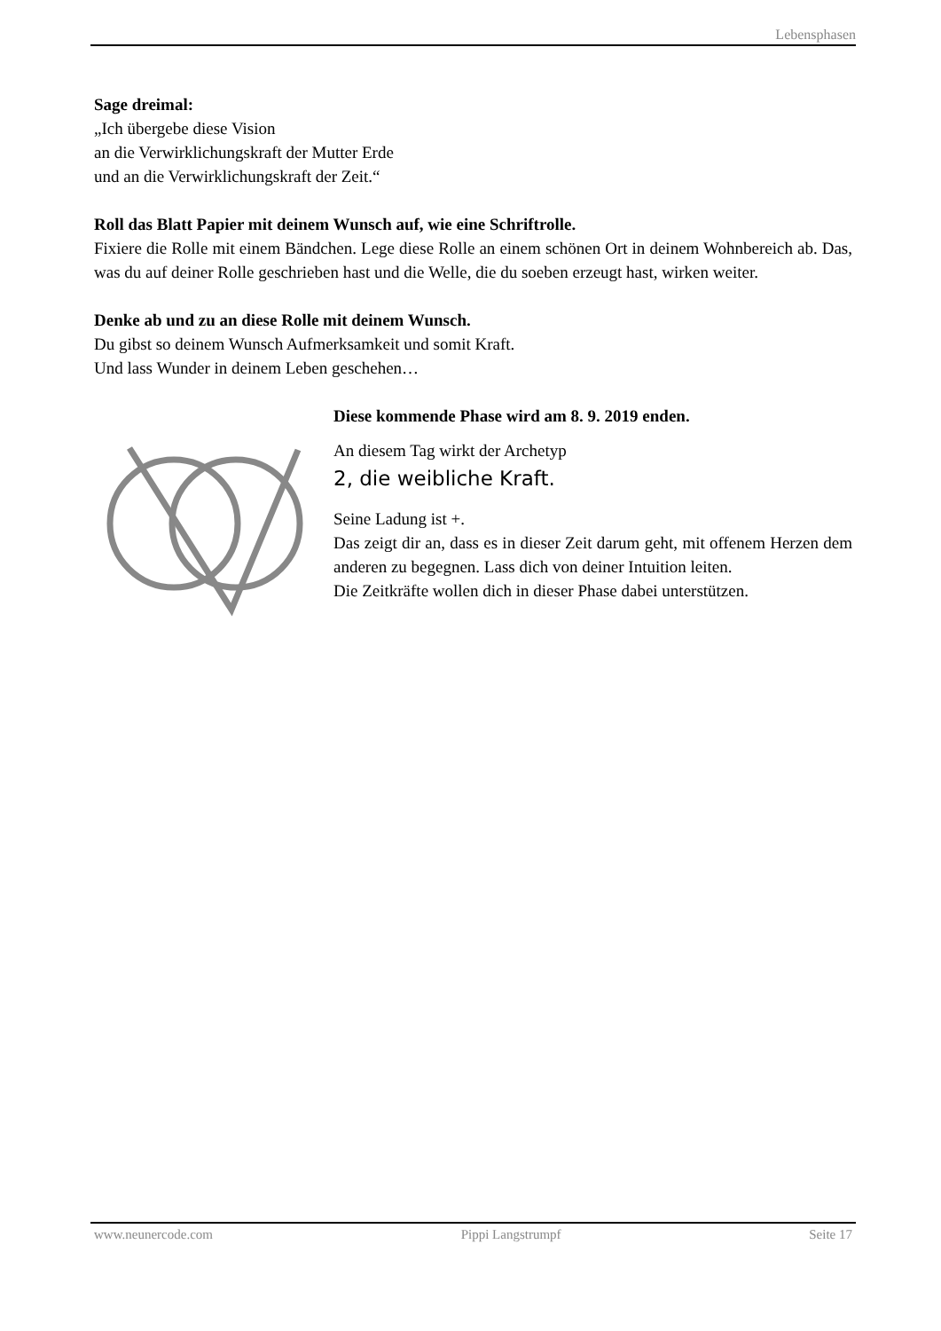Lebensphasen
Sage dreimal:
„Ich übergebe diese Vision
an die Verwirklichungskraft der Mutter Erde
und an die Verwirklichungskraft der Zeit.“
Roll das Blatt Papier mit deinem Wunsch auf, wie eine Schriftrolle.
Fixiere die Rolle mit einem Bändchen. Lege diese Rolle an einem schönen Ort in deinem Wohnbereich ab. Das, was du auf deiner Rolle geschrieben hast und die Welle, die du soeben erzeugt hast, wirken weiter.
Denke ab und zu an diese Rolle mit deinem Wunsch.
Du gibst so deinem Wunsch Aufmerksamkeit und somit Kraft.
Und lass Wunder in deinem Leben geschehen…
Diese kommende Phase wird am 8. 9. 2019 enden.
An diesem Tag wirkt der Archetyp
2, die weibliche Kraft.
Seine Ladung ist +.
Das zeigt dir an, dass es in dieser Zeit darum geht, mit offenem Herzen dem anderen zu begegnen. Lass dich von deiner Intuition leiten.
Die Zeitkräfte wollen dich in dieser Phase dabei unterstützen.
www.neunercode.com Pippi Langstrumpf Seite 17